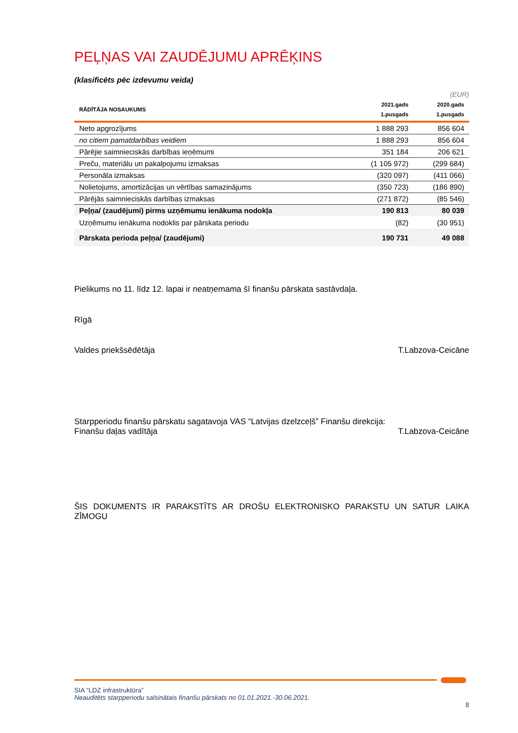PEĻŅAS VAI ZAUDĒJUMU APRĒĶINS
(klasificēts pēc izdevumu veida)
(EUR)
| RĀDĪTĀJA NOSAUKUMS | 2021.gads 1.pusgads | 2020.gads 1.pusgads |
| --- | --- | --- |
| Neto apgrozījums | 1 888 293 | 856 604 |
| no citiem pamatdarbības veidiem | 1 888 293 | 856 604 |
| Pārējie saimnieciskās darbības ieņēmumi | 351 184 | 206 621 |
| Preču, materiālu un pakalpojumu izmaksas | (1 105 972) | (299 684) |
| Personāla izmaksas | (320 097) | (411 066) |
| Nolietojums, amortizācijas un vērtības samazinājums | (350 723) | (186 890) |
| Pārējās saimnieciskās darbības izmaksas | (271 872) | (85 546) |
| Peļņa/ (zaudējumi) pirms uzņēmumu ienākuma nodokļa | 190 813 | 80 039 |
| Uzņēmumu ienākuma nodoklis par pārskata periodu | (82) | (30 951) |
| Pārskata perioda peļņa/ (zaudējumi) | 190 731 | 49 088 |
Pielikums no 11. līdz 12. lapai ir neatņemama šī finanšu pārskata sastāvdaļa.
Rīgā
Valdes priekšsēdētāja T.Labzova-Ceicāne
Starpperiodu finanšu pārskatu sagatavoja VAS “Latvijas dzelzceļš” Finanšu direkcija:
Finanšu daļas vadītāja T.Labzova-Ceicāne
ŠIS DOKUMENTS IR PARAKSTĪTS AR DROŠU ELEKTRONISKO PARAKSTU UN SATUR LAIKA ZĪMOGU
SIA “LDZ infrastruktūra”
Neauditēts starpperiodu saīsinātais finanšu pārskats no 01.01.2021.-30.06.2021.
8